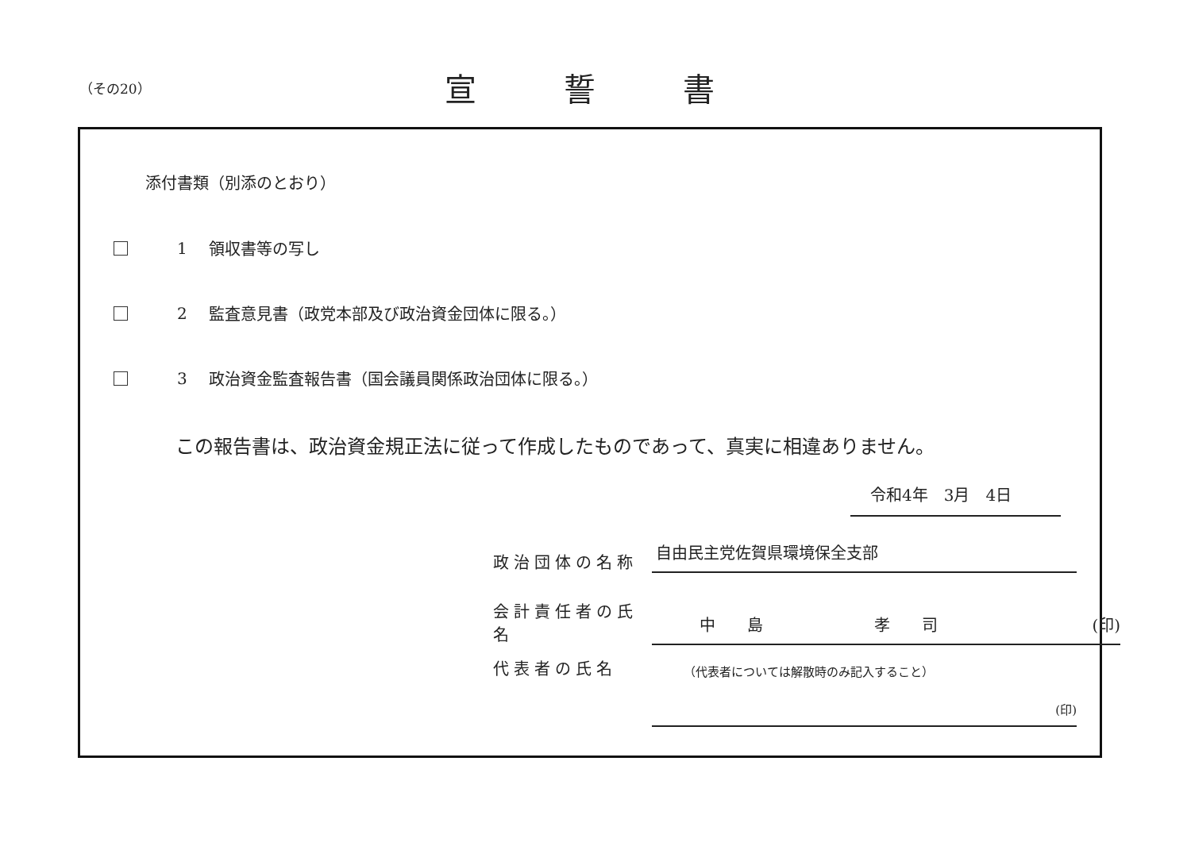（その20）
宣誓書
添付書類（別添のとおり）
1 領収書等の写し
2 監査意見書（政党本部及び政治資金団体に限る。）
3 政治資金監査報告書（国会議員関係政治団体に限る。）
この報告書は、政治資金規正法に従って作成したものであって、真実に相違ありません。
令和4年　3月　4日
政治団体の名称
自由民主党佐賀県環境保全支部
会計責任者の氏名
中　　島　　　　　　　孝　　司 (印)
代表者の氏名
（代表者については解散時のみ記入すること）
(印)